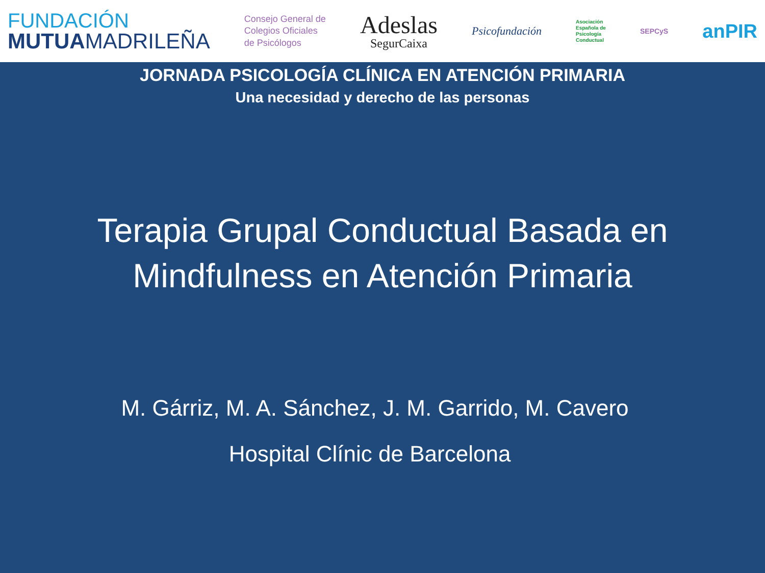FUNDACIÓN
MUTUAMADRILEÑA
Consejo General de
Colegios Oficiales
de Psicólogos
Adeslas
SegurCaixa
Psicofundación
Asociación
Española de
Psicología
Conductual
SEPCyS
anPIR
JORNADA PSICOLOGÍA CLÍNICA EN ATENCIÓN PRIMARIA
Una necesidad y derecho de las personas
Terapia Grupal Conductual Basada en
Mindfulness en Atención Primaria
M. Gárriz, M. A. Sánchez, J. M. Garrido, M. Cavero
Hospital Clínic de Barcelona